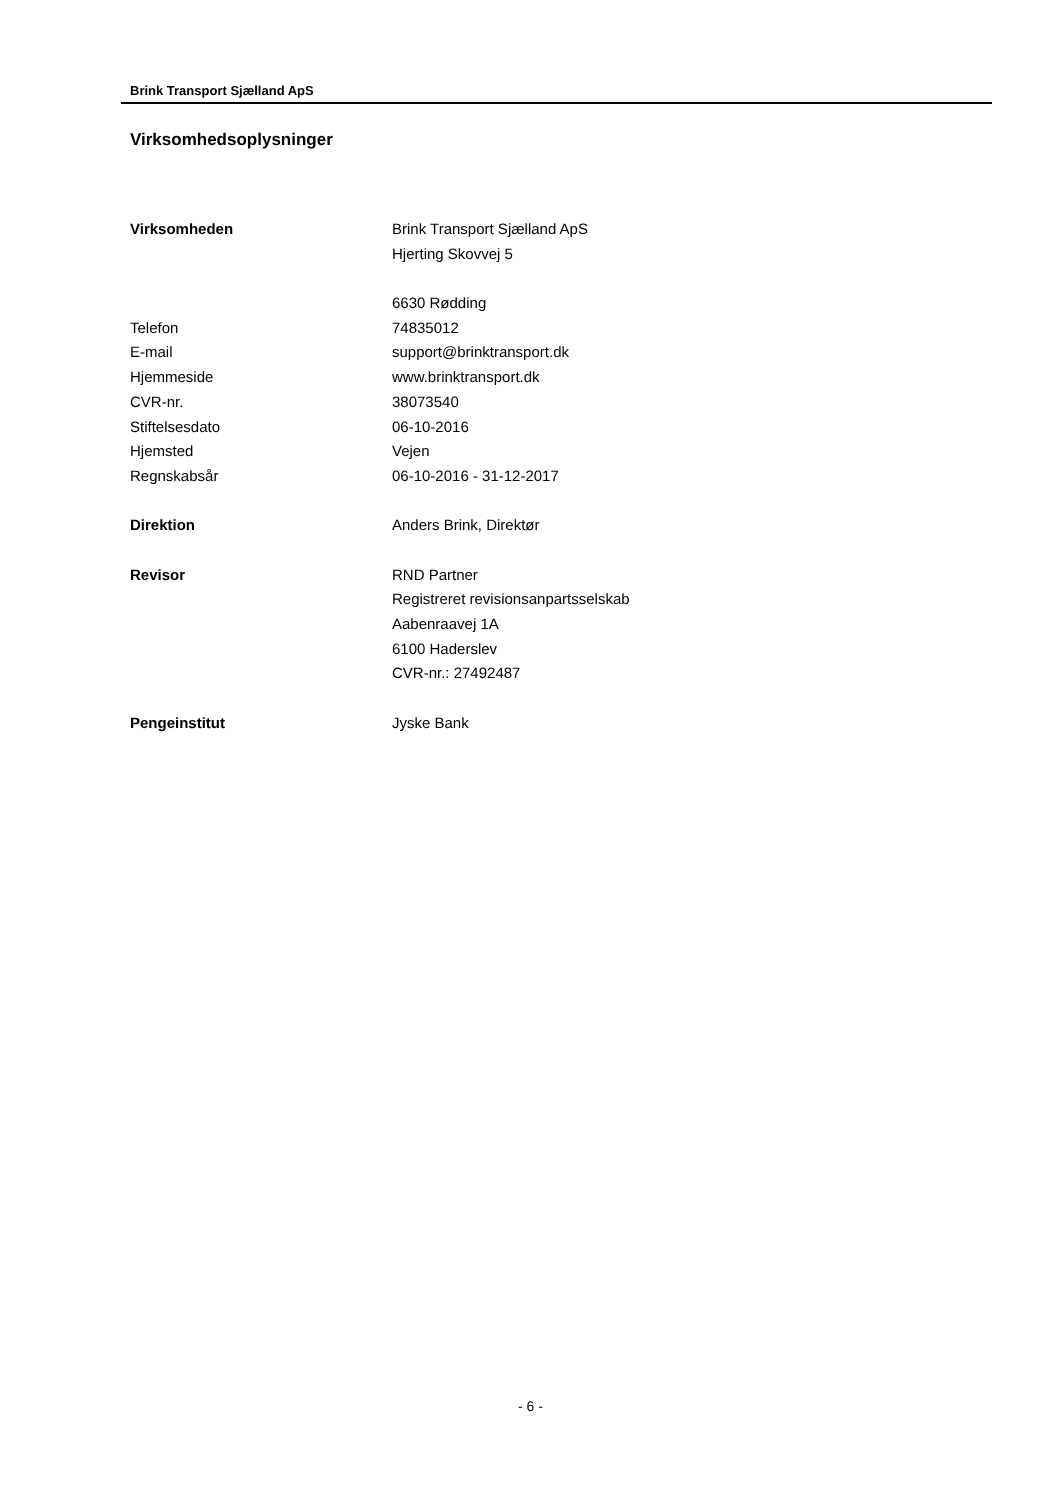Brink Transport Sjælland ApS
Virksomhedsoplysninger
| Virksomheden | Brink Transport Sjælland ApS |
| | Hjerting Skovvej 5 |
| | 6630 Rødding |
| Telefon | 74835012 |
| E-mail | support@brinktransport.dk |
| Hjemmeside | www.brinktransport.dk |
| CVR-nr. | 38073540 |
| Stiftelsesdato | 06-10-2016 |
| Hjemsted | Vejen |
| Regnskabsår | 06-10-2016 - 31-12-2017 |
| Direktion | Anders Brink, Direktør |
| Revisor | RND Partner |
| | Registreret revisionsanpartsselskab |
| | Aabenraavej 1A |
| | 6100 Haderslev |
| | CVR-nr.: 27492487 |
| Pengeinstitut | Jyske Bank |
- 6 -